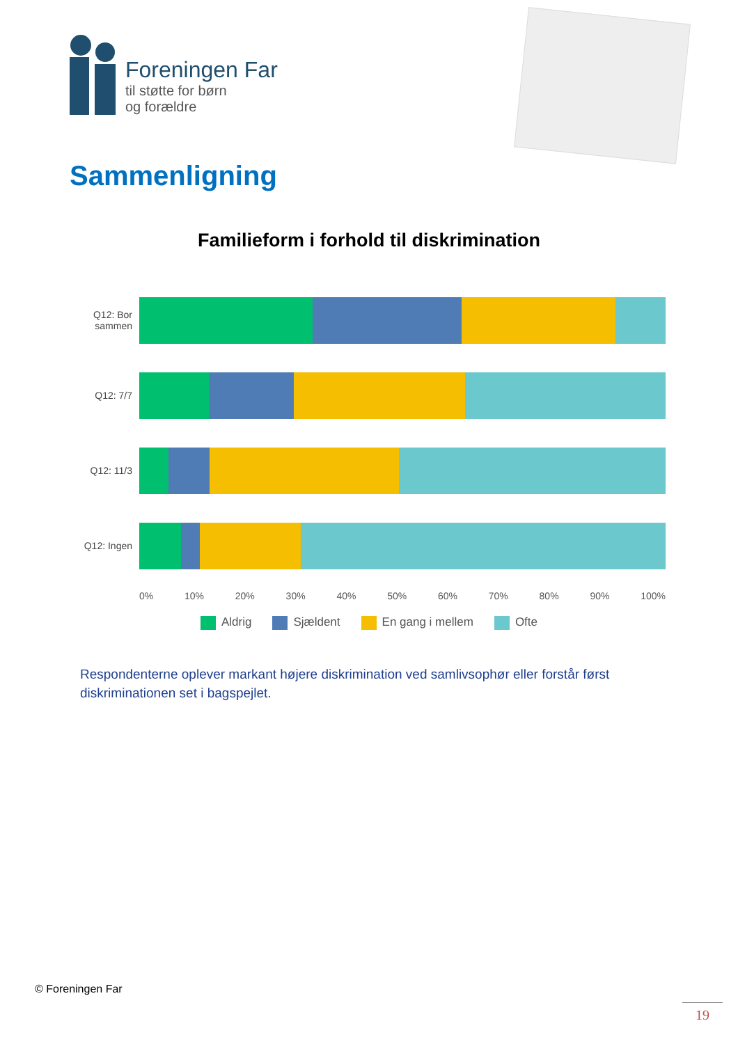Foreningen Far
til støtte for børn
og forældre
Sammenligning
Familieform i forhold til diskrimination
Q12: Bor sammen
Q12: 7/7
Q12: 11/3
Q12: Ingen
0% 10% 20% 30% 40% 50% 60% 70% 80% 90% 100%
Aldrig Sjældent En gang i mellem Ofte
Respondenterne oplever markant højere diskrimination ved samlivsophør eller forstår først diskriminationen set i bagspejlet.
© Foreningen Far
19